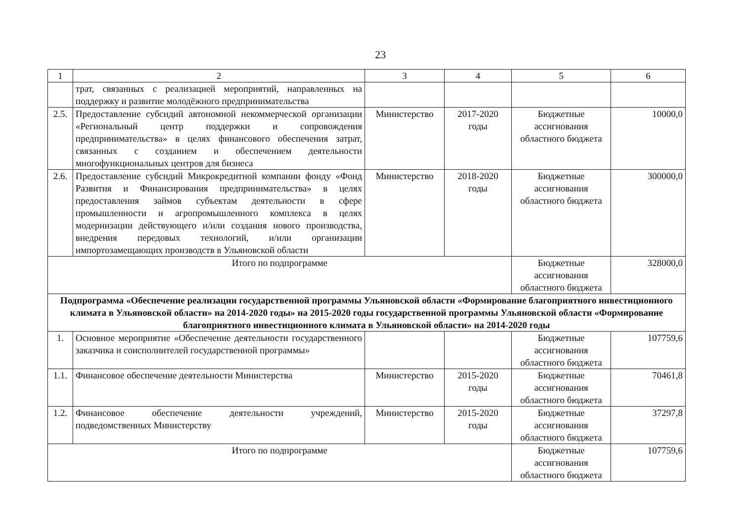23
| 1 | 2 | 3 | 4 | 5 | 6 |
| --- | --- | --- | --- | --- | --- |
| | трат, связанных с реализацией мероприятий, направленных на поддержку и развитие молодёжного предпринимательства | | | | |
| 2.5. | Предоставление субсидий автономной некоммерческой организации «Региональный центр поддержки и сопровождения предпринимательства» в целях финансового обеспечения затрат, связанных с созданием и обеспечением деятельности многофункциональных центров для бизнеса | Министерство | 2017-2020 годы | Бюджетные ассигнования областного бюджета | 10000,0 |
| 2.6. | Предоставление субсидий Микрокредитной компании фонду «Фонд Развития и Финансирования предпринимательства» в целях предоставления займов субъектам деятельности в сфере промышленности и агропромышленного комплекса в целях модернизации действующего и/или создания нового производства, внедрения передовых технологий, и/или организации импортозамещающих производств в Ульяновской области | Министерство | 2018-2020 годы | Бюджетные ассигнования областного бюджета | 300000,0 |
| Итого по подпрограмме | | | | Бюджетные ассигнования областного бюджета | 328000,0 |
| Подпрограмма «Обеспечение реализации государственной программы Ульяновской области «Формирование благоприятного инвестиционного климата в Ульяновской области» на 2014-2020 годы» на 2015-2020 годы государственной программы Ульяновской области «Формирование благоприятного инвестиционного климата в Ульяновской области» на 2014-2020 годы | | | | | |
| 1. | Основное мероприятие «Обеспечение деятельности государственного заказчика и соисполнителей государственной программы» | | | Бюджетные ассигнования областного бюджета | 107759,6 |
| 1.1. | Финансовое обеспечение деятельности Министерства | Министерство | 2015-2020 годы | Бюджетные ассигнования областного бюджета | 70461,8 |
| 1.2. | Финансовое обеспечение деятельности учреждений, подведомственных Министерству | Министерство | 2015-2020 годы | Бюджетные ассигнования областного бюджета | 37297,8 |
| Итого по подпрограмме | | | | Бюджетные ассигнования областного бюджета | 107759,6 |